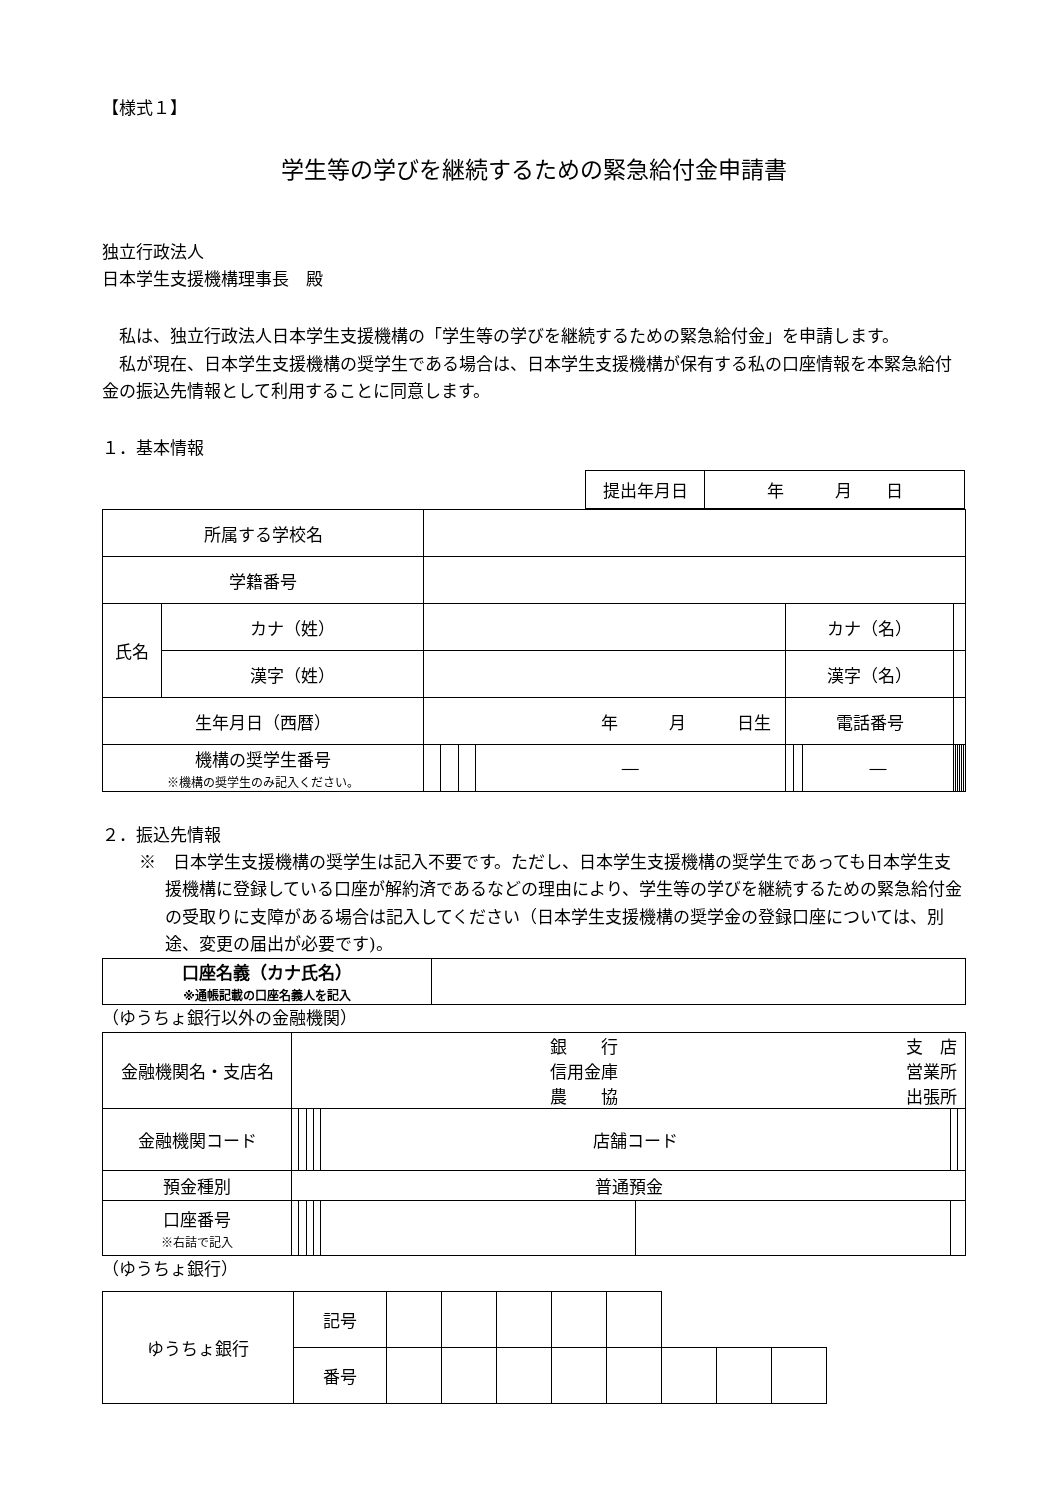【様式１】
学生等の学びを継続するための緊急給付金申請書
独立行政法人
日本学生支援機構理事長　殿
　私は、独立行政法人日本学生支援機構の「学生等の学びを継続するための緊急給付金」を申請します。
　私が現在、日本学生支援機構の奨学生である場合は、日本学生支援機構が保有する私の口座情報を本緊急給付金の振込先情報として利用することに同意します。
１．基本情報
| 提出年月日 | 年 月 日 |
| 所属する学校名 | | | | | | | | | | | | | | | |
| 学籍番号 | | | | | | | | | | | | | | | |
| 氏名 | カナ（姓） | | | | | | カナ（名） | | | | | | | | |
| | 漢字（姓） | | | | | | 漢字（名） | | | | | | | | |
| 生年月日（西暦） | | 年 月 日生 | | | | | 電話番号 | | | | | | | | |
| 機構の奨学生番号 ※機構の奨学生のみ記入ください。 | | | | | | ― | | | ― | | | | | | |
２．振込先情報
※　日本学生支援機構の奨学生は記入不要です。ただし、日本学生支援機構の奨学生であっても日本学生支援機構に登録している口座が解約済であるなどの理由により、学生等の学びを継続するための緊急給付金の受取りに支障がある場合は記入してください（日本学生支援機構の奨学金の登録口座については、別途、変更の届出が必要です)。
| 口座名義（カナ氏名） ※通帳記載の口座名義人を記入 | |
（ゆうちょ銀行以外の金融機関）
| 金融機関名・支店名 | 銀 行 信用金庫 農 協 支 店 営業所 出張所 | | | | | | | | |
| 金融機関コード | | | | | 店舗コード | | | | |
| 預金種別 | 普通預金 | | | | | | | | |
| 口座番号 ※右詰で記入 | | | | | | | | | |
（ゆうちょ銀行）
| ゆうちょ銀行 | 記号 | | | | | | | | |
| | 番号 | | | | | | | | |